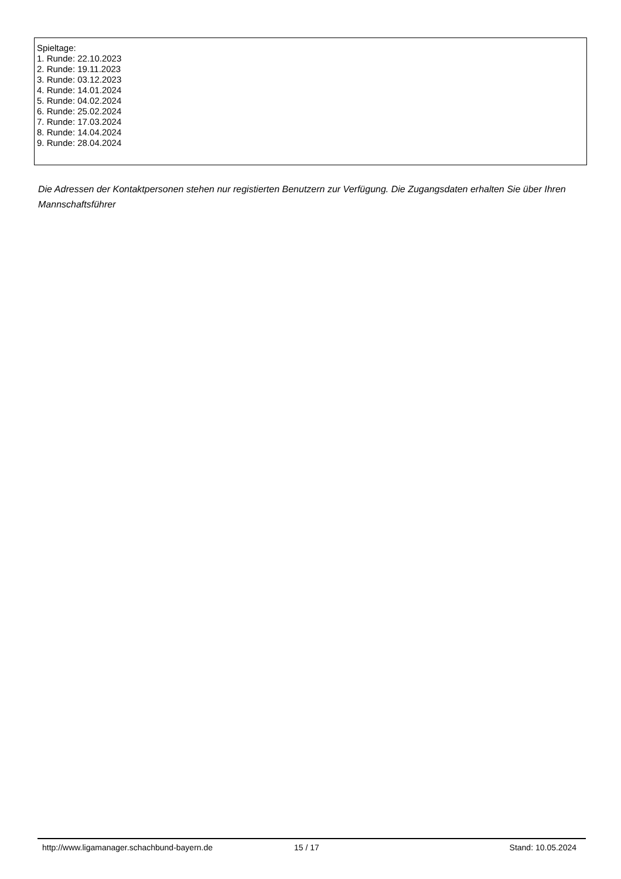Spieltage:
1. Runde: 22.10.2023
2. Runde: 19.11.2023
3. Runde: 03.12.2023
4. Runde: 14.01.2024
5. Runde: 04.02.2024
6. Runde: 25.02.2024
7. Runde: 17.03.2024
8. Runde: 14.04.2024
9. Runde: 28.04.2024
Die Adressen der Kontaktpersonen stehen nur registierten Benutzern zur Verfügung. Die Zugangsdaten erhalten Sie über Ihren Mannschaftsführer
http://www.ligamanager.schachbund-bayern.de 15 / 17 Stand: 10.05.2024